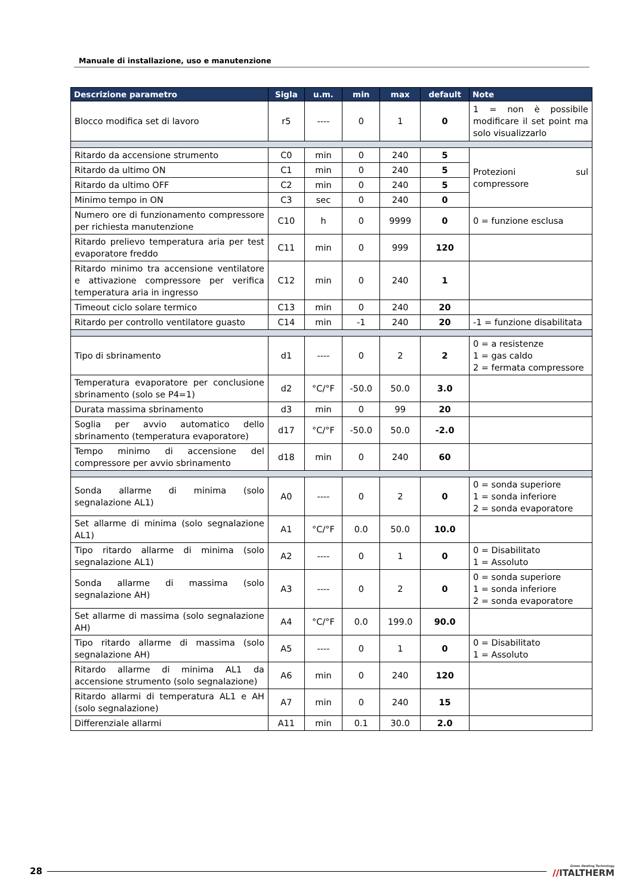Manuale di installazione, uso e manutenzione
| Descrizione parametro | Sigla | u.m. | min | max | default | Note |
| --- | --- | --- | --- | --- | --- | --- |
| Blocco modifica set di lavoro | r5 | ---- | 0 | 1 | 0 | 1 = non è possibile modificare il set point ma solo visualizzarlo |
| Ritardo da accensione strumento | C0 | min | 0 | 240 | 5 | Protezioni sul compressore |
| Ritardo da ultimo ON | C1 | min | 0 | 240 | 5 | |
| Ritardo da ultimo OFF | C2 | min | 0 | 240 | 5 | |
| Minimo tempo in ON | C3 | sec | 0 | 240 | 0 | |
| Numero ore di funzionamento compressore per richiesta manutenzione | C10 | h | 0 | 9999 | 0 | 0 = funzione esclusa |
| Ritardo prelievo temperatura aria per test evaporatore freddo | C11 | min | 0 | 999 | 120 | |
| Ritardo minimo tra accensione ventilatore e attivazione compressore per verifica temperatura aria in ingresso | C12 | min | 0 | 240 | 1 | |
| Timeout ciclo solare termico | C13 | min | 0 | 240 | 20 | |
| Ritardo per controllo ventilatore guasto | C14 | min | -1 | 240 | 20 | -1 = funzione disabilitata |
| Tipo di sbrinamento | d1 | ---- | 0 | 2 | 2 | 0 = a resistenze 1 = gas caldo 2 = fermata compressore |
| Temperatura evaporatore per conclusione sbrinamento (solo se P4=1) | d2 | °C/°F | -50.0 | 50.0 | 3.0 | |
| Durata massima sbrinamento | d3 | min | 0 | 99 | 20 | |
| Soglia per avvio automatico dello sbrinamento (temperatura evaporatore) | d17 | °C/°F | -50.0 | 50.0 | -2.0 | |
| Tempo minimo di accensione del compressore per avvio sbrinamento | d18 | min | 0 | 240 | 60 | |
| Sonda allarme di minima (solo segnalazione AL1) | A0 | ---- | 0 | 2 | 0 | 0 = sonda superiore 1 = sonda inferiore 2 = sonda evaporatore |
| Set allarme di minima (solo segnalazione AL1) | A1 | °C/°F | 0.0 | 50.0 | 10.0 | |
| Tipo ritardo allarme di minima (solo segnalazione AL1) | A2 | ---- | 0 | 1 | 0 | 0 = Disabilitato 1 = Assoluto |
| Sonda allarme di massima (solo segnalazione AH) | A3 | ---- | 0 | 2 | 0 | 0 = sonda superiore 1 = sonda inferiore 2 = sonda evaporatore |
| Set allarme di massima (solo segnalazione AH) | A4 | °C/°F | 0.0 | 199.0 | 90.0 | |
| Tipo ritardo allarme di massima (solo segnalazione AH) | A5 | ---- | 0 | 1 | 0 | 0 = Disabilitato 1 = Assoluto |
| Ritardo allarme di minima AL1 da accensione strumento (solo segnalazione) | A6 | min | 0 | 240 | 120 | |
| Ritardo allarmi di temperatura AL1 e AH (solo segnalazione) | A7 | min | 0 | 240 | 15 | |
| Differenziale allarmi | A11 | min | 0.1 | 30.0 | 2.0 | |
28 Green Heating Technology
//ITALTHERM